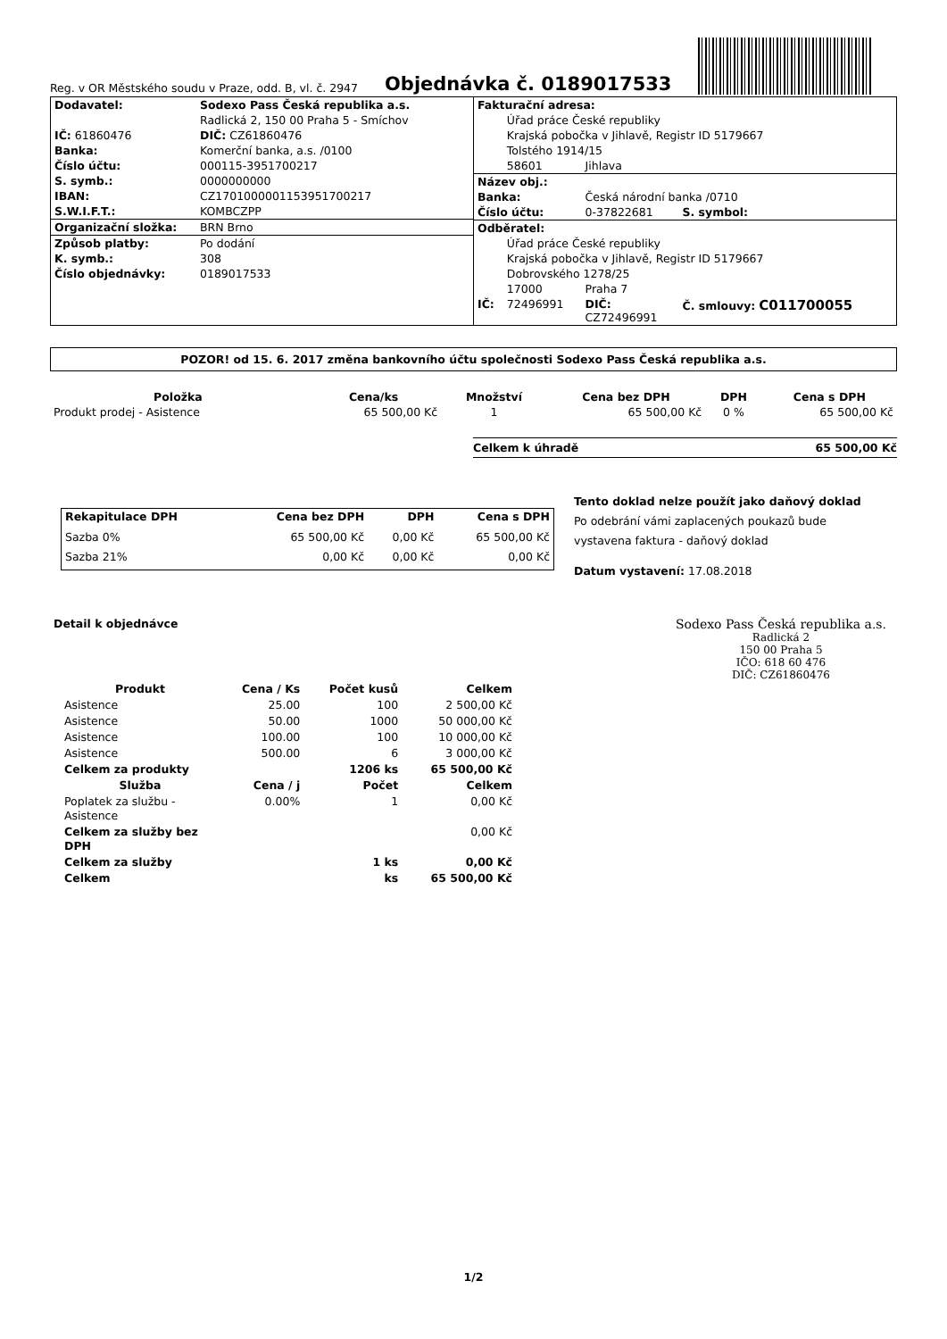Reg. v OR Městského soudu v Praze, odd. B, vl. č. 2947
Objednávka č. 0189017533
| / Dodavatel: / Sodexo Pass Česká republika a.s. / / / Radlická 2, 150 00 Praha 5 - Smíchov / / IČ: 61860476 / DIČ: CZ61860476 / / Banka: / Komerční banka, a.s. /0100 / / Číslo účtu: / 000115-3951700217 / / S. symb.: / 0000000000 / / IBAN: / CZ1701000001153951700217 / / S.W.I.F.T.: / KOMBCZPP / / Organizační složka: / BRN Brno / / Způsob platby: / Po dodání / / K. symb.: / 308 / / Číslo objednávky: / 0189017533 / | / Fakturační adresa: / / / / / / Úřad práce České republiky / / / / / Krajská pobočka v Jihlavě, Registr ID 5179667 / / / / / Tolstého 1914/15 / / / / / 58601 / Jihlava / / / Název obj.: / / / / / Banka: / / Česká národní banka /0710 / / / Číslo účtu: / / 0-37822681 / S. symbol: / / Odběratel: / / / / / / Úřad práce České republiky / / / / / Krajská pobočka v Jihlavě, Registr ID 5179667 / / / / / Dobrovského 1278/25 / / / / / 17000 / Praha 7 / / / IČ: / 72496991 / DIČ: CZ72496991 / Č. smlouvy: C011700055 / |
POZOR! od 15. 6. 2017 změna bankovního účtu společnosti Sodexo Pass Česká republika a.s.
| Položka | Cena/ks | Množství | Cena bez DPH | DPH | Cena s DPH |
| --- | --- | --- | --- | --- | --- |
| Produkt prodej - Asistence | 65 500,00 Kč | 1 | 65 500,00 Kč | 0 % | 65 500,00 Kč |
Celkem k úhradě 65 500,00 Kč
| Rekapitulace DPH | Cena bez DPH | DPH | Cena s DPH |
| --- | --- | --- | --- |
| Sazba 0% | 65 500,00 Kč | 0,00 Kč | 65 500,00 Kč |
| Sazba 21% | 0,00 Kč | 0,00 Kč | 0,00 Kč |
Tento doklad nelze použít jako daňový doklad
Po odebrání vámi zaplacených poukazů bude
vystavena faktura - daňový doklad
Datum vystavení: 17.08.2018
Detail k objednávce Sodexo Pass Česká republika a.s.
Radlická 2
150 00 Praha 5
IČO: 618 60 476
DIČ: CZ61860476
| Produkt | Cena / Ks | Počet kusů | Celkem |
| --- | --- | --- | --- |
| Asistence | 25.00 | 100 | 2 500,00 Kč |
| Asistence | 50.00 | 1000 | 50 000,00 Kč |
| Asistence | 100.00 | 100 | 10 000,00 Kč |
| Asistence | 500.00 | 6 | 3 000,00 Kč |
| Celkem za produkty | | 1206 ks | 65 500,00 Kč |
| Služba | Cena / j | Počet | Celkem |
| Poplatek za službu - Asistence | 0.00% | 1 | 0,00 Kč |
| Celkem za služby bez DPH | | | 0,00 Kč |
| Celkem za služby | | 1 ks | 0,00 Kč |
| Celkem | | ks | 65 500,00 Kč |
1/2